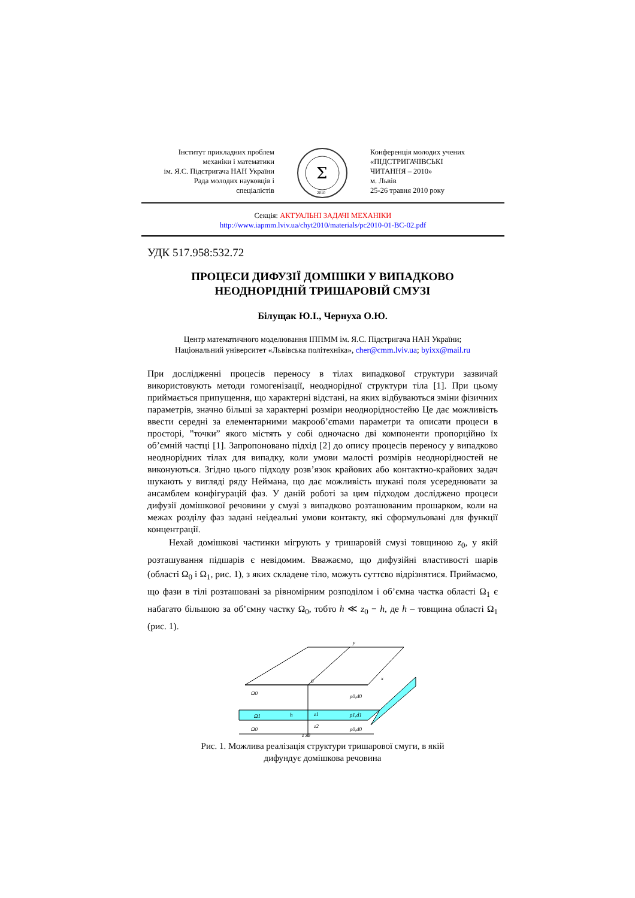Інститут прикладних проблем
механіки і математики
ім. Я.С. Підстригача НАН України
Рада молодих науковців і
спеціалістів
Σ
2010
Конференція молодих учених
«ПІДСТРИГАЧІВСЬКІ
ЧИТАННЯ – 2010»
м. Львів
25-26 травня 2010 року
Секція: АКТУАЛЬНІ ЗАДАЧІ МЕХАНІКИ
http://www.iapmm.lviv.ua/chyt2010/materials/pc2010-01-BC-02.pdf
УДК 517.958:532.72
ПРОЦЕСИ ДИФУЗІЇ ДОМІШКИ У ВИПАДКОВО
НЕОДНОРІДНІЙ ТРИШАРОВІЙ СМУЗІ
Білущак Ю.І., Чернуха О.Ю.
Центр математичного моделювання ІППММ ім. Я.С. Підстригача НАН України;
Національний університет «Львівська політехніка», cher@cmm.lviv.ua; byixx@mail.ru
При дослідженні процесів переносу в тілах випадкової структури зазвичай використовують методи гомогенізації, неоднорідної структури тіла [1]. При цьому приймається припущення, що характерні відстані, на яких відбуваються зміни фізичних параметрів, значно більші за характерні розміри неоднорідностейю Це дає можливість ввести середні за елементарними макрооб’єmами параметри та описати процеси в просторі, ”точки” якого містять у собі одночасно дві компоненти пропорційно їх об’ємній частці [1]. Запропоновано підхід [2] до опису процесів переносу у випадково неоднорідних тілах для випадку, коли умови малості розмірів неоднорідностей не виконуються. Згідно цього підходу розв’язок крайових або контактно-крайових задач шукають у вигляді ряду Неймана, що дає можливість шукані поля усереднювати за ансамблем конфігурацій фаз. У даній роботі за цим підходом досліджено процеси дифузії домішкової речовини у смузі з випадково розташованим прошарком, коли на межах розділу фаз задані неідеальні умови контакту, які сформульовані для функції концентрації.
Нехай домішкові частинки мігрують у тришаровій смузі товщиною z<sub>0</sub>, у якій розташування підшарів є невідомим. Вважаємо, що дифузійні властивості шарів (області Ω<sub>0</sub> і Ω<sub>1</sub>, рис. 1), з яких складене тіло, можуть суттєво відрізнятися. Приймаємо, що фази в тілі розташовані за рівномірним розподілом і об’ємна частка області Ω<sub>1</sub> є набагато більшою за об’ємну частку Ω<sub>0</sub>, тобто h ≪ z<sub>0</sub> − h, де h – товщина області Ω<sub>1</sub> (рис. 1).
Ω0
ρ0,d0
Ω1
ρ1,d1
Ω0
ρ0,d0
h
z1
z2
z z0
y
x
0
Рис. 1. Можлива реалізація структури тришарової смуги, в якій
дифундує домішкова речовина